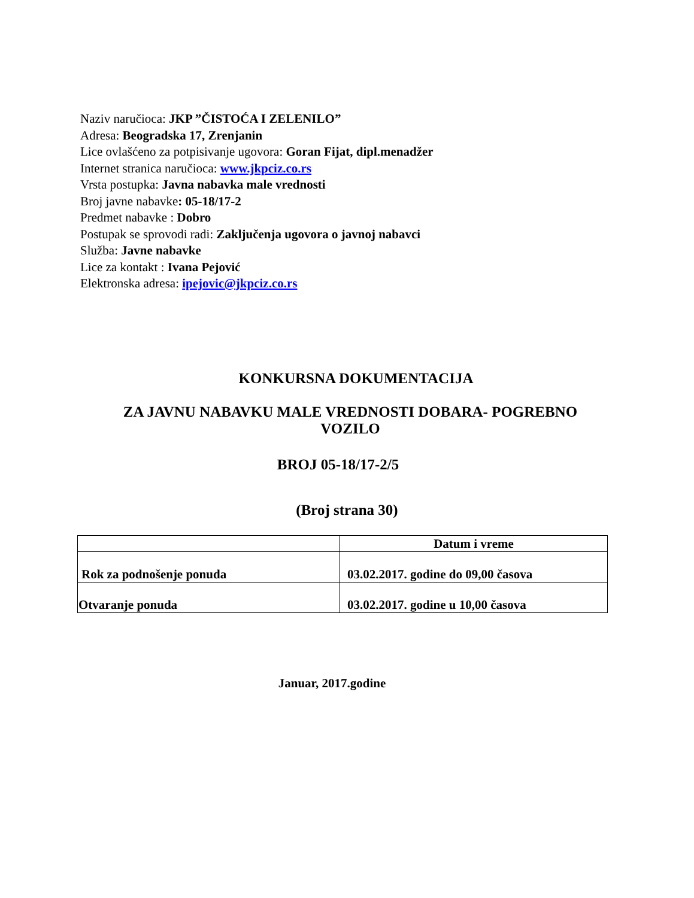Naziv naručioca: JKP ”ČISTOĆA I ZELENILO”
Adresa: Beogradska 17, Zrenjanin
Lice ovlašćeno za potpisivanje ugovora: Goran Fijat, dipl.menadžer
Internet stranica naručioca: www.jkpciz.co.rs
Vrsta postupka: Javna nabavka male vrednosti
Broj javne nabavke: 05-18/17-2
Predmet nabavke : Dobro
Postupak se sprovodi radi: Zaključenja ugovora o javnoj nabavci
Služba: Javne nabavke
Lice za kontakt : Ivana Pejović
Elektronska adresa: ipejovic@jkpciz.co.rs
KONKURSNA DOKUMENTACIJA
ZA JAVNU NABAVKU MALE VREDNOSTI DOBARA- POGREBNO VOZILO
BROJ 05-18/17-2/5
(Broj strana 30)
| | Datum i vreme |
| Rok za podnošenje ponuda | 03.02.2017. godine do 09,00 časova |
| Otvaranje ponuda | 03.02.2017. godine u 10,00 časova |
Januar, 2017.godine